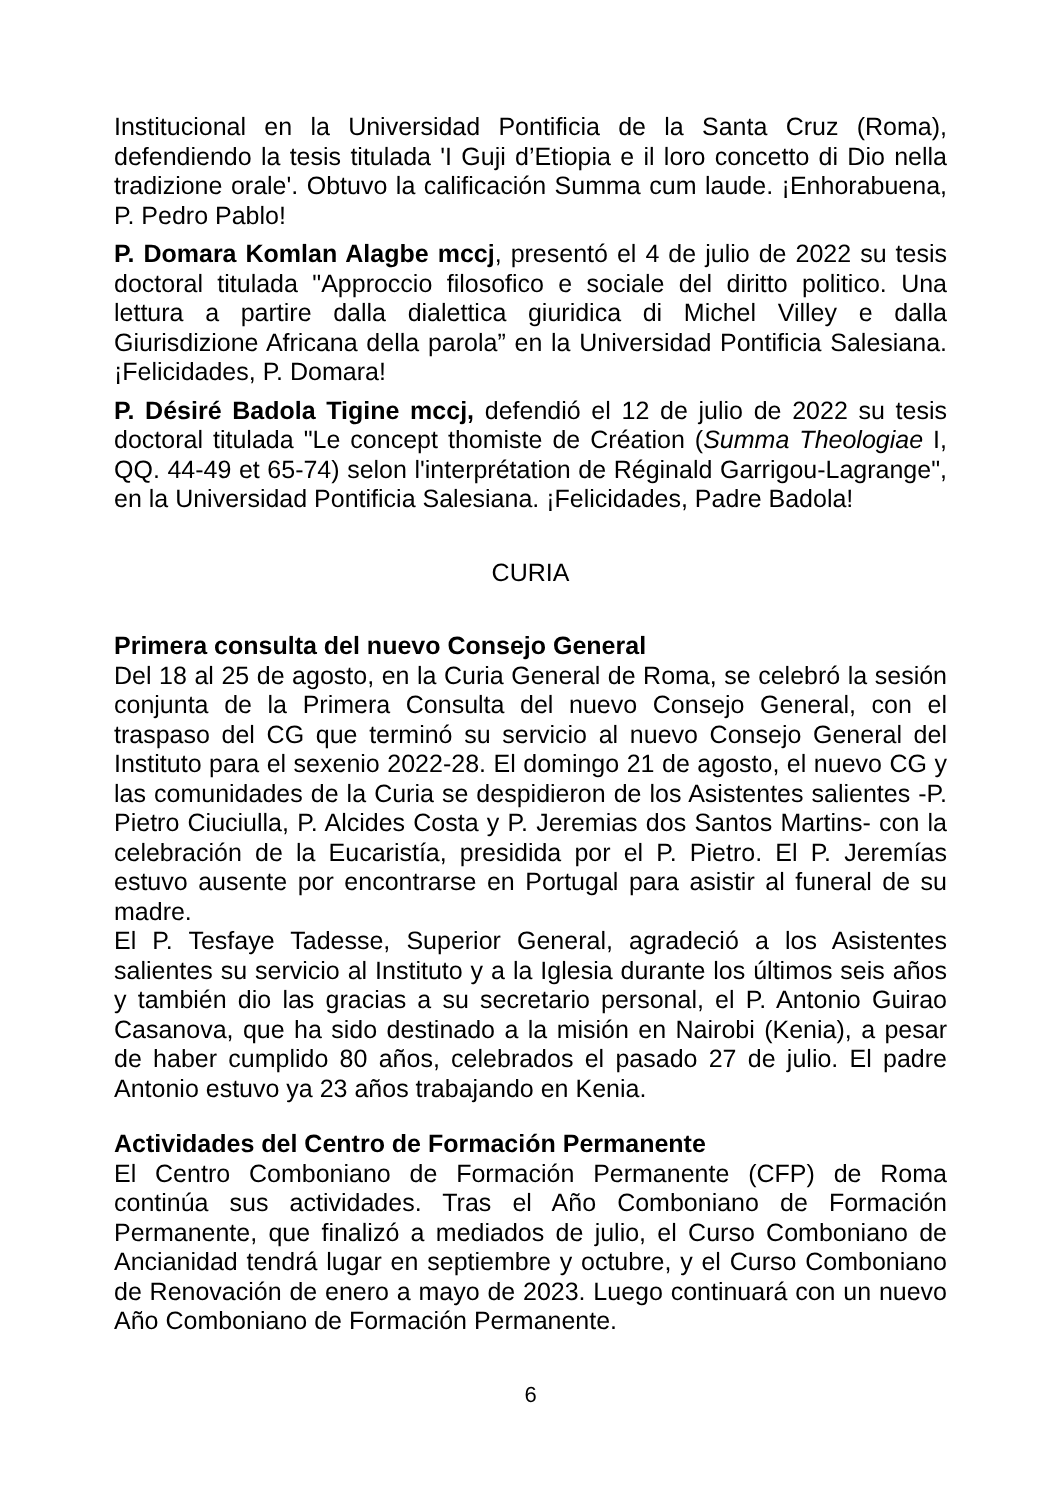Institucional en la Universidad Pontificia de la Santa Cruz (Roma), defendiendo la tesis titulada 'I Guji d’Etiopia e il loro concetto di Dio nella tradizione orale'. Obtuvo la calificación Summa cum laude. ¡Enhorabuena, P. Pedro Pablo!
P. Domara Komlan Alagbe mccj, presentó el 4 de julio de 2022 su tesis doctoral titulada "Approccio filosofico e sociale del diritto politico. Una lettura a partire dalla dialettica giuridica di Michel Villey e dalla Giurisdizione Africana della parola” en la Universidad Pontificia Salesiana. ¡Felicidades, P. Domara!
P. Désiré Badola Tigine mccj, defendió el 12 de julio de 2022 su tesis doctoral titulada "Le concept thomiste de Création (Summa Theologiae I, QQ. 44-49 et 65-74) selon l'interprétation de Réginald Garrigou-Lagrange", en la Universidad Pontificia Salesiana. ¡Felicidades, Padre Badola!
CURIA
Primera consulta del nuevo Consejo General
Del 18 al 25 de agosto, en la Curia General de Roma, se celebró la sesión conjunta de la Primera Consulta del nuevo Consejo General, con el traspaso del CG que terminó su servicio al nuevo Consejo General del Instituto para el sexenio 2022-28. El domingo 21 de agosto, el nuevo CG y las comunidades de la Curia se despidieron de los Asistentes salientes -P. Pietro Ciuciulla, P. Alcides Costa y P. Jeremias dos Santos Martins- con la celebración de la Eucaristía, presidida por el P. Pietro. El P. Jeremías estuvo ausente por encontrarse en Portugal para asistir al funeral de su madre.
El P. Tesfaye Tadesse, Superior General, agradeció a los Asistentes salientes su servicio al Instituto y a la Iglesia durante los últimos seis años y también dio las gracias a su secretario personal, el P. Antonio Guirao Casanova, que ha sido destinado a la misión en Nairobi (Kenia), a pesar de haber cumplido 80 años, celebrados el pasado 27 de julio. El padre Antonio estuvo ya 23 años trabajando en Kenia.
Actividades del Centro de Formación Permanente
El Centro Comboniano de Formación Permanente (CFP) de Roma continúa sus actividades. Tras el Año Comboniano de Formación Permanente, que finalizó a mediados de julio, el Curso Comboniano de Ancianidad tendrá lugar en septiembre y octubre, y el Curso Comboniano de Renovación de enero a mayo de 2023. Luego continuará con un nuevo Año Comboniano de Formación Permanente.
6